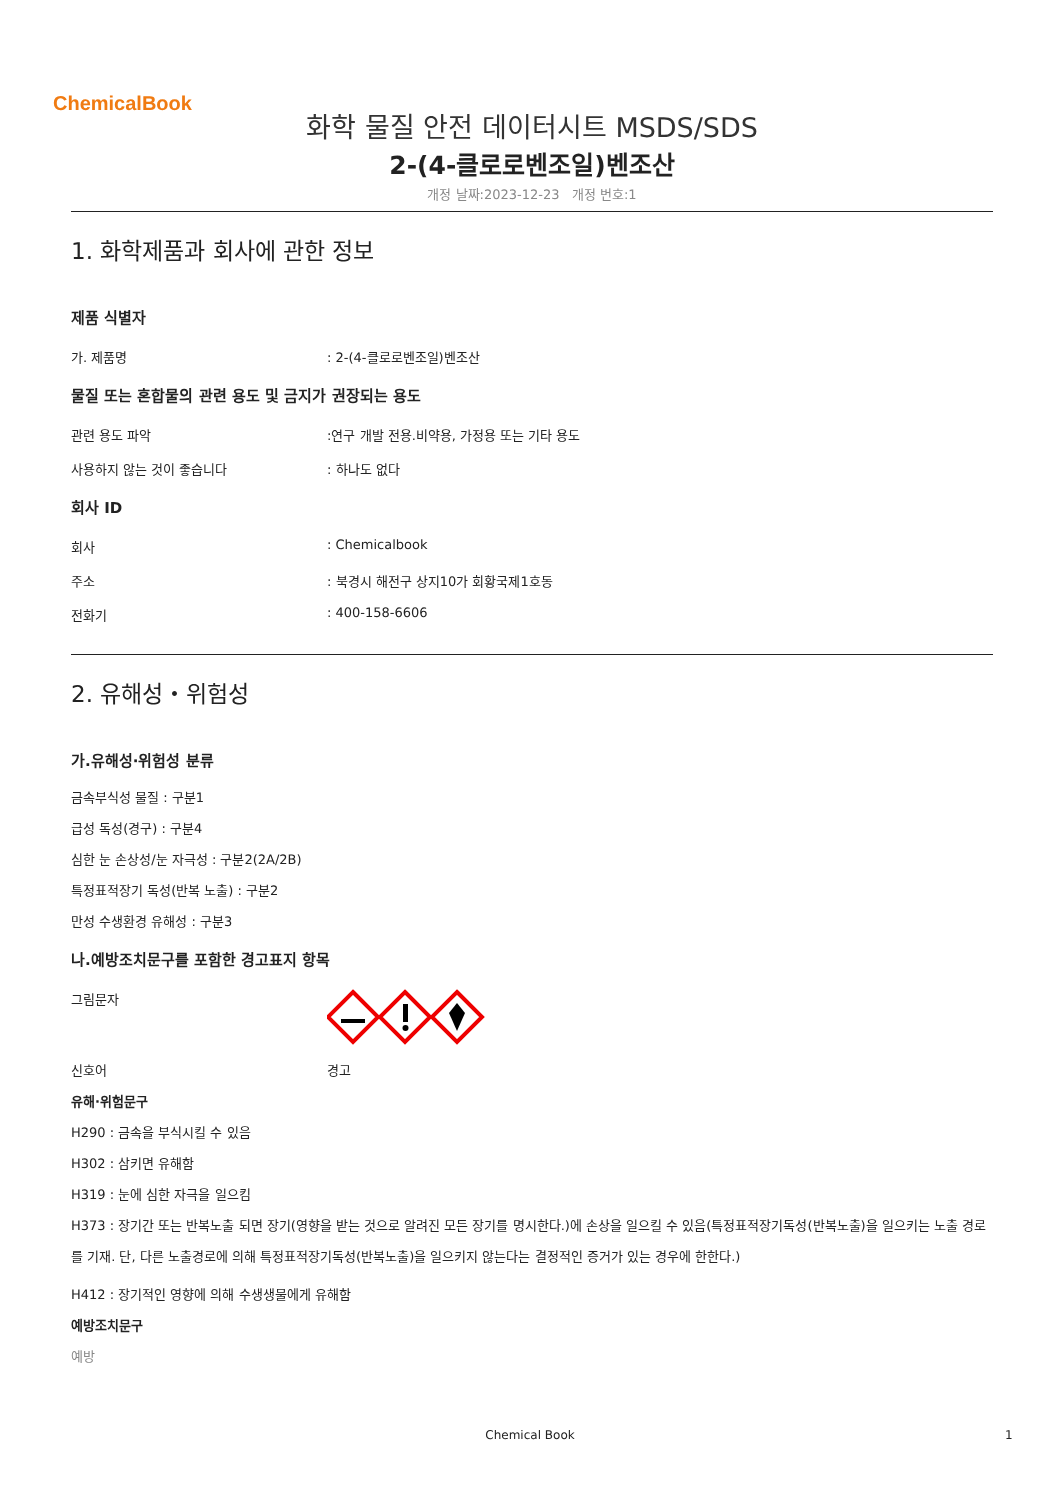ChemicalBook
화학 물질 안전 데이터시트 MSDS/SDS
2-(4-클로로벤조일)벤조산
개정 날짜:2023-12-23 개정 번호:1
1. 화학제품과 회사에 관한 정보
제품 식별자
가. 제품명: 2-(4-클로로벤조일)벤조산
물질 또는 혼합물의 관련 용도 및 금지가 권장되는 용도
관련 용도 파악:연구 개발 전용.비약용, 가정용 또는 기타 용도
사용하지 않는 것이 좋습니다: 하나도 없다
회사 ID
회사: Chemicalbook
주소: 북경시 해전구 상지10가 회황국제1호동
전화기: 400-158-6606
2. 유해성・위험성
가.유해성·위험성 분류
금속부식성 물질 : 구분1
급성 독성(경구) : 구분4
심한 눈 손상성/눈 자극성 : 구분2(2A/2B)
특정표적장기 독성(반복 노출) : 구분2
만성 수생환경 유해성 : 구분3
나.예방조치문구를 포함한 경고표지 항목
그림문자
신호어 경고
유해·위험문구
H290 : 금속을 부식시킬 수 있음
H302 : 삼키면 유해함
H319 : 눈에 심한 자극을 일으킴
H373 : 장기간 또는 반복노출 되면 장기(영향을 받는 것으로 알려진 모든 장기를 명시한다.)에 손상을 일으킬 수 있음(특정표적장기독성(반복노출)을 일으키는 노출 경로를 기재. 단, 다른 노출경로에 의해 특정표적장기독성(반복노출)을 일으키지 않는다는 결정적인 증거가 있는 경우에 한한다.)
H412 : 장기적인 영향에 의해 수생생물에게 유해함
예방조치문구
예방
Chemical Book 1